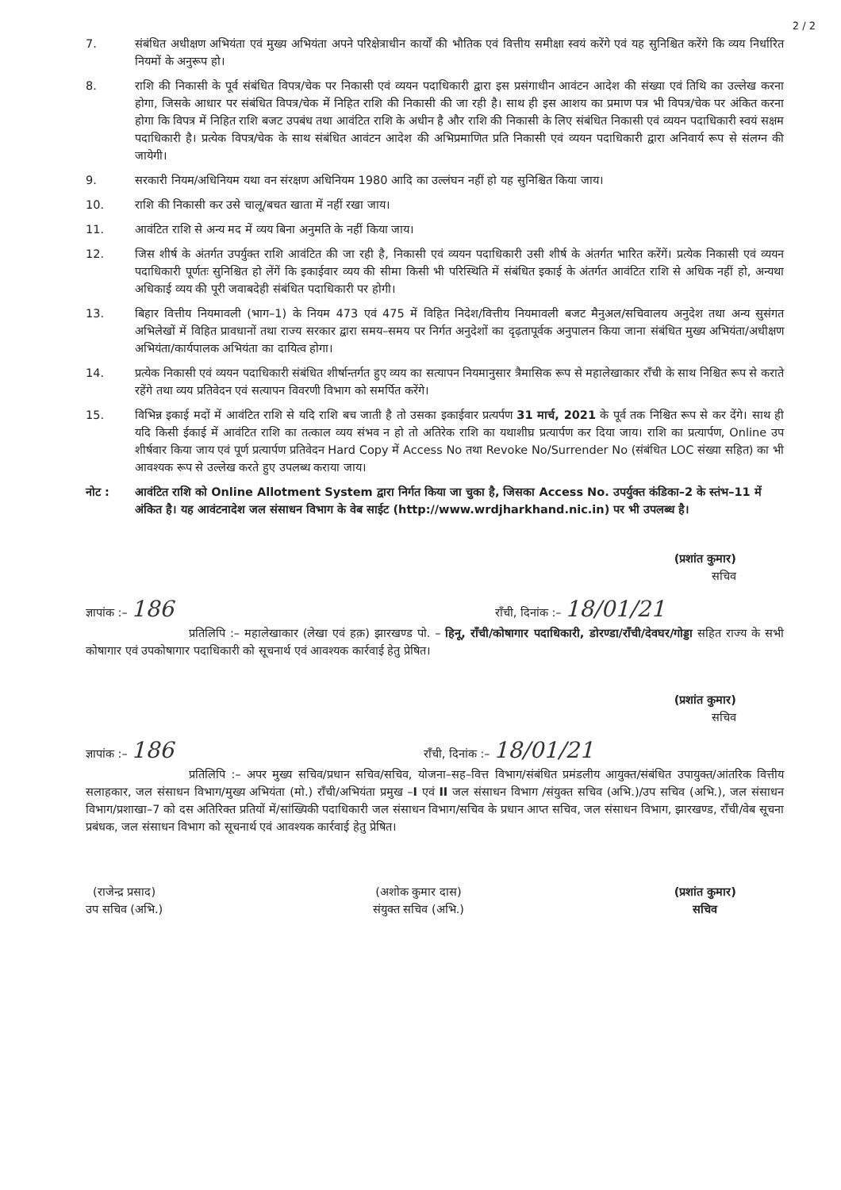2 / 2
7. संबंधित अधीक्षण अभियंता एवं मुख्य अभियंता अपने परिक्षेत्राधीन कार्यों की भौतिक एवं वित्तीय समीक्षा स्वयं करेंगे एवं यह सुनिश्चित करेंगे कि व्यय निर्धारित नियमों के अनुरूप हो।
8. राशि की निकासी के पूर्व संबंधित विपत्र/चेक पर निकासी एवं व्ययन पदाधिकारी द्वारा इस प्रसंगाधीन आवंटन आदेश की संख्या एवं तिथि का उल्लेख करना होगा, जिसके आधार पर संबंधित विपत्र/चेक में निहित राशि की निकासी की जा रही है। साथ ही इस आशय का प्रमाण पत्र भी विपत्र/चेक पर अंकित करना होगा कि विपत्र में निहित राशि बजट उपबंध तथा आवंटित राशि के अधीन है और राशि की निकासी के लिए संबंधित निकासी एवं व्ययन पदाधिकारी स्वयं सक्षम पदाधिकारी है। प्रत्येक विपत्र/चेक के साथ संबंधित आवंटन आदेश की अभिप्रमाणित प्रति निकासी एवं व्ययन पदाधिकारी द्वारा अनिवार्य रूप से संलग्न की जायेगी।
9. सरकारी नियम/अधिनियम यथा वन संरक्षण अधिनियम 1980 आदि का उल्लंघन नहीं हो यह सुनिश्चित किया जाय।
10. राशि की निकासी कर उसे चालू/बचत खाता में नहीं रखा जाय।
11. आवंटित राशि से अन्य मद में व्यय बिना अनुमति के नहीं किया जाय।
12. जिस शीर्ष के अंतर्गत उपर्युक्त राशि आवंटित की जा रही है, निकासी एवं व्ययन पदाधिकारी उसी शीर्ष के अंतर्गत भारित करेंगें। प्रत्येक निकासी एवं व्ययन पदाधिकारी पूर्णतः सुनिश्चित हो लेंगें कि इकाईवार व्यय की सीमा किसी भी परिस्थिति में संबंधित इकाई के अंतर्गत आवंटित राशि से अधिक नहीं हो, अन्यथा अधिकाई व्यय की पूरी जवाबदेही संबंधित पदाधिकारी पर होगी।
13. बिहार वित्तीय नियमावली (भाग–1) के नियम 473 एवं 475 में विहित निदेश/वित्तीय नियमावली बजट मैनुअल/सचिवालय अनुदेश तथा अन्य सुसंगत अभिलेखों में विहित प्रावधानों तथा राज्य सरकार द्वारा समय–समय पर निर्गत अनुदेशों का दृढ़तापूर्वक अनुपालन किया जाना संबंधित मुख्य अभियंता/अधीक्षण अभियंता/कार्यपालक अभियंता का दायित्व होगा।
14. प्रत्येक निकासी एवं व्ययन पदाधिकारी संबंधित शीर्षान्तर्गत हुए व्यय का सत्यापन नियमानुसार त्रैमासिक रूप से महालेखाकार राँची के साथ निश्चित रूप से कराते रहेंगे तथा व्यय प्रतिवेदन एवं सत्यापन विवरणी विभाग को समर्पित करेंगे।
15. विभिन्न इकाई मदों में आवंटित राशि से यदि राशि बच जाती है तो उसका इकाईवार प्रत्यर्पण 31 मार्च, 2021 के पूर्व तक निश्चित रूप से कर देंगे। साथ ही यदि किसी ईकाई में आवंटित राशि का तत्काल व्यय संभव न हो तो अतिरेक राशि का यथाशीघ्र प्रत्यार्पण कर दिया जाय। राशि का प्रत्यार्पण, Online उप शीर्षवार किया जाय एवं पूर्ण प्रत्यार्पण प्रतिवेदन Hard Copy में Access No तथा Revoke No/Surrender No (संबंधित LOC संख्या सहित) का भी आवश्यक रूप से उल्लेख करते हुए उपलब्ध कराया जाय।
नोट : आवंटित राशि को Online Allotment System द्वारा निर्गत किया जा चुका है, जिसका Access No. उपर्युक्त कंडिका–2 के स्तंभ–11 में अंकित है। यह आवंटनादेश जल संसाधन विभाग के वेब साईट (http://www.wrdjharkhand.nic.in) पर भी उपलब्ध है।
(प्रशांत कुमार)
सचिव
ज्ञापांक :– 186 राँची, दिनांक :– 18/01/21
प्रतिलिपि :– महालेखाकार (लेखा एवं हक़) झारखण्ड पो. – हिनू, राँची/कोषागार पदाधिकारी, डोरण्डा/राँची/देवघर/गोड्डा सहित राज्य के सभी कोषागार एवं उपकोषागार पदाधिकारी को सूचनार्थ एवं आवश्यक कार्रवाई हेतु प्रेषित।
(प्रशांत कुमार)
सचिव
ज्ञापांक :– 186 राँची, दिनांक :– 18/01/21
प्रतिलिपि :– अपर मुख्य सचिव/प्रधान सचिव/सचिव, योजना–सह–वित्त विभाग/संबंधित प्रमंडलीय आयुक्त/संबंधित उपायुक्त/आंतरिक वित्तीय सलाहकार, जल संसाधन विभाग/मुख्य अभियंता (मो.) राँची/अभियंता प्रमुख –I एवं II जल संसाधन विभाग /संयुक्त सचिव (अभि.)/उप सचिव (अभि.), जल संसाधन विभाग/प्रशाखा–7 को दस अतिरिक्त प्रतियों में/सांख्यिकी पदाधिकारी जल संसाधन विभाग/सचिव के प्रधान आप्त सचिव, जल संसाधन विभाग, झारखण्ड, राँची/वेब सूचना प्रबंधक, जल संसाधन विभाग को सूचनार्थ एवं आवश्यक कार्रवाई हेतु प्रेषित।
(राजेन्द्र प्रसाद)
उप सचिव (अभि.)
(अशोक कुमार दास)
संयुक्त सचिव (अभि.)
(प्रशांत कुमार)
सचिव